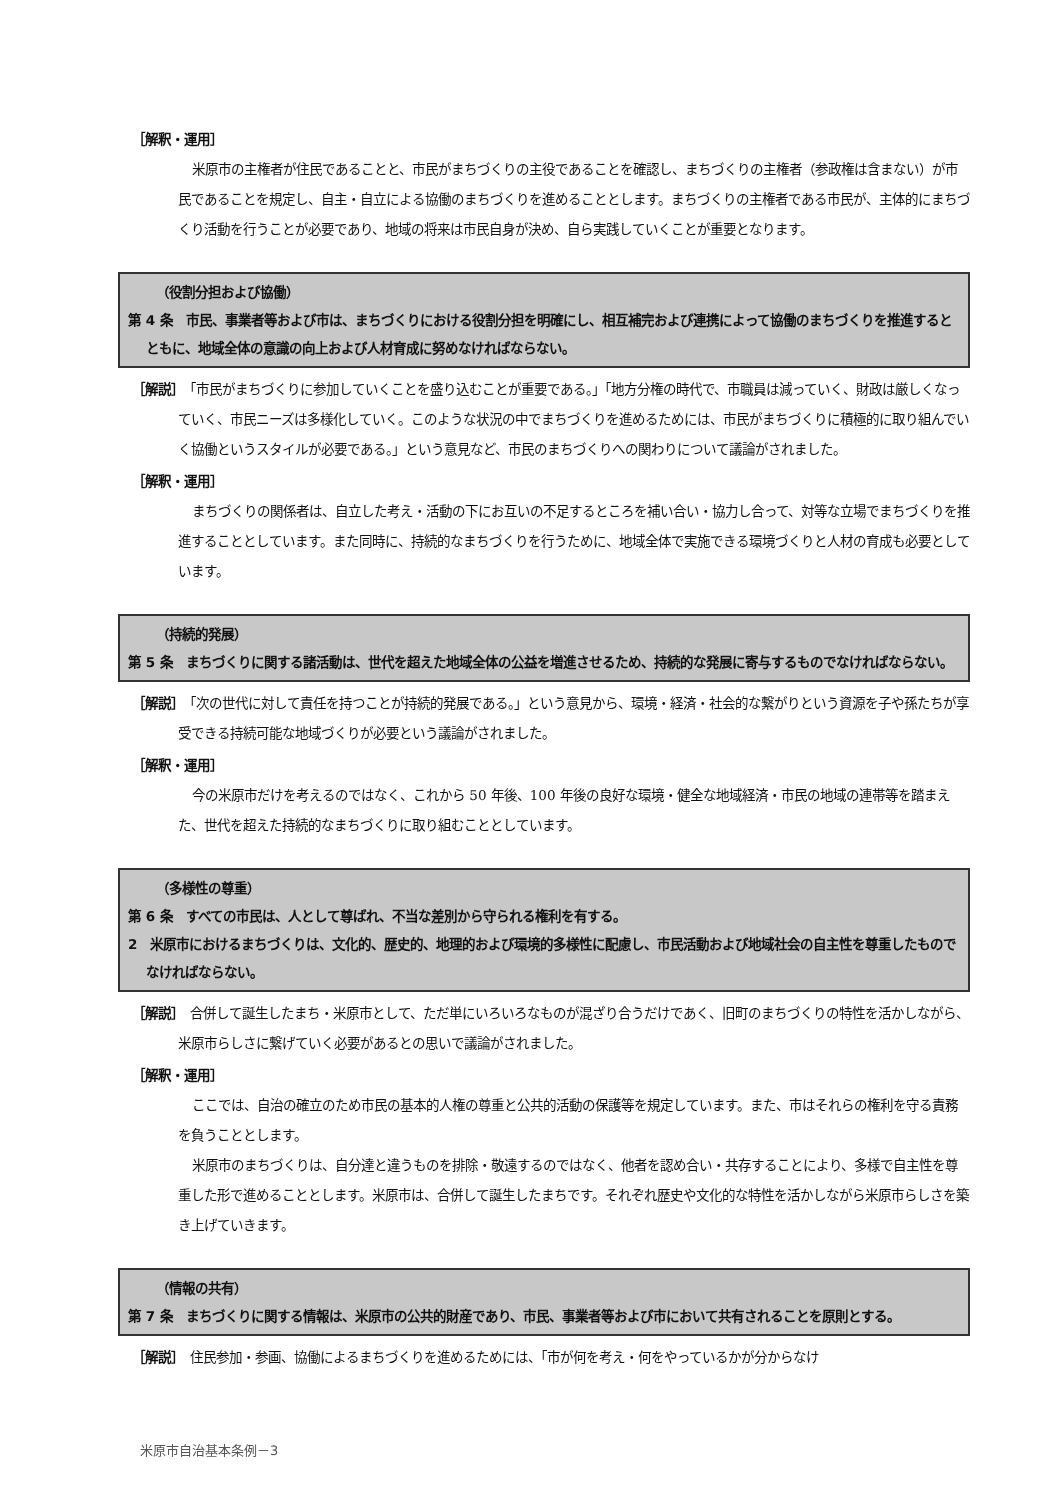［解釈・運用］
米原市の主権者が住民であることと、市民がまちづくりの主役であることを確認し、まちづくりの主権者（参政権は含まない）が市民であることを規定し、自主・自立による協働のまちづくりを進めることとします。まちづくりの主権者である市民が、主体的にまちづくり活動を行うことが必要であり、地域の将来は市民自身が決め、自ら実践していくことが重要となります。
（役割分担および協働）
第 4 条　市民、事業者等および市は、まちづくりにおける役割分担を明確にし、相互補完および連携によって協働のまちづくりを推進するとともに、地域全体の意識の向上および人材育成に努めなければならない。
［解説］　「市民がまちづくりに参加していくことを盛り込むことが重要である。」「地方分権の時代で、市職員は減っていく、財政は厳しくなっていく、市民ニーズは多様化していく。このような状況の中でまちづくりを進めるためには、市民がまちづくりに積極的に取り組んでいく協働というスタイルが必要である。」という意見など、市民のまちづくりへの関わりについて議論がされました。
［解釈・運用］
まちづくりの関係者は、自立した考え・活動の下にお互いの不足するところを補い合い・協力し合って、対等な立場でまちづくりを推進することとしています。また同時に、持続的なまちづくりを行うために、地域全体で実施できる環境づくりと人材の育成も必要としています。
（持続的発展）
第 5 条　まちづくりに関する諸活動は、世代を超えた地域全体の公益を増進させるため、持続的な発展に寄与するものでなければならない。
［解説］　「次の世代に対して責任を持つことが持続的発展である。」という意見から、環境・経済・社会的な繋がりという資源を子や孫たちが享受できる持続可能な地域づくりが必要という議論がされました。
［解釈・運用］
今の米原市だけを考えるのではなく、これから 50 年後、100 年後の良好な環境・健全な地域経済・市民の地域の連帯等を踏まえた、世代を超えた持続的なまちづくりに取り組むこととしています。
（多様性の尊重）
第 6 条　すべての市民は、人として尊ばれ、不当な差別から守られる権利を有する。
2　米原市におけるまちづくりは、文化的、歴史的、地理的および環境的多様性に配慮し、市民活動および地域社会の自主性を尊重したものでなければならない。
［解説］　合併して誕生したまち・米原市として、ただ単にいろいろなものが混ざり合うだけであく、旧町のまちづくりの特性を活かしながら、米原市らしさに繋げていく必要があるとの思いで議論がされました。
［解釈・運用］
ここでは、自治の確立のため市民の基本的人権の尊重と公共的活動の保護等を規定しています。また、市はそれらの権利を守る責務を負うこととします。
米原市のまちづくりは、自分達と違うものを排除・敬遠するのではなく、他者を認め合い・共存することにより、多様で自主性を尊重した形で進めることとします。米原市は、合併して誕生したまちです。それぞれ歴史や文化的な特性を活かしながら米原市らしさを築き上げていきます。
（情報の共有）
第 7 条　まちづくりに関する情報は、米原市の公共的財産であり、市民、事業者等および市において共有されることを原則とする。
［解説］　住民参加・参画、協働によるまちづくりを進めるためには、「市が何を考え・何をやっているかが分からなけ
米原市自治基本条例－3